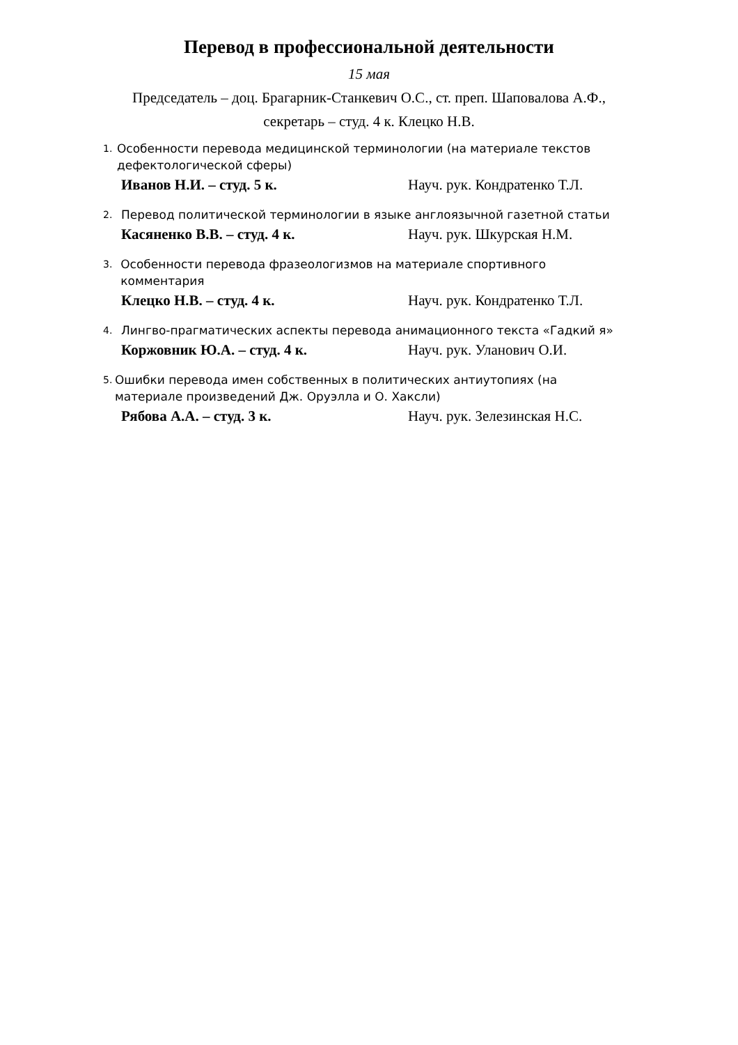Перевод в профессиональной деятельности
15 мая
Председатель – доц. Брагарник-Станкевич О.С., ст. преп. Шаповалова А.Ф.,
секретарь – студ. 4 к. Клецко Н.В.
1. Особенности перевода медицинской терминологии (на материале текстов дефектологической сферы)
Иванов Н.И. – студ. 5 к. Науч. рук. Кондратенко Т.Л.
2. Перевод политической терминологии в языке англоязычной газетной статьи
Касяненко В.В. – студ. 4 к. Науч. рук. Шкурская Н.М.
3. Особенности перевода фразеологизмов на материале спортивного комментария
Клецко Н.В. – студ. 4 к. Науч. рук. Кондратенко Т.Л.
4. Лингво-прагматических аспекты перевода анимационного текста «Гадкий я»
Коржовник Ю.А. – студ. 4 к. Науч. рук. Уланович О.И.
5. Ошибки перевода имен собственных в политических антиутопиях (на материале произведений Дж. Оруэлла и О. Хаксли)
Рябова А.А. – студ. 3 к. Науч. рук. Зелезинская Н.С.